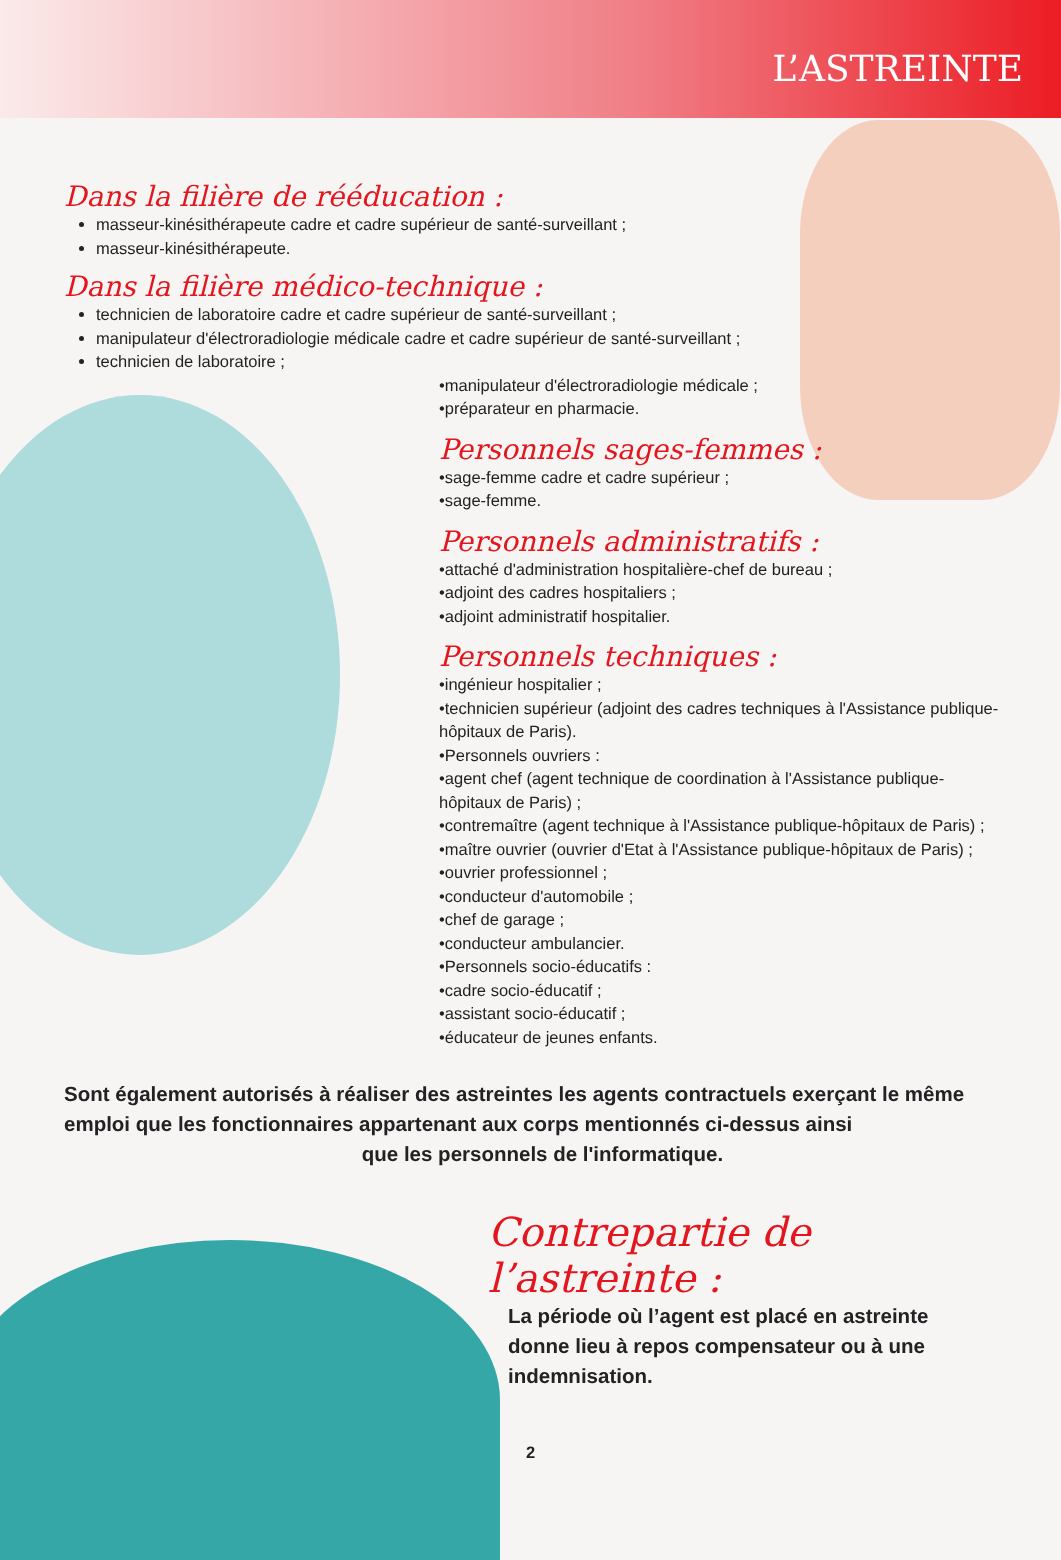L’ASTREINTE
Dans la filière de rééducation :
masseur-kinésithérapeute cadre et cadre supérieur de santé-surveillant ;
masseur-kinésithérapeute.
Dans la filière médico-technique :
technicien de laboratoire cadre et cadre supérieur de santé-surveillant ;
manipulateur d'électroradiologie médicale cadre et cadre supérieur de santé-surveillant ;
technicien de laboratoire ;
•manipulateur d'électroradiologie médicale ;
•préparateur en pharmacie.
Personnels sages-femmes :
•sage-femme cadre et cadre supérieur ;
•sage-femme.
Personnels administratifs :
•attaché d'administration hospitalière-chef de bureau ;
•adjoint des cadres hospitaliers ;
•adjoint administratif hospitalier.
Personnels techniques :
•ingénieur hospitalier ;
•technicien supérieur (adjoint des cadres techniques à l'Assistance publique-hôpitaux de Paris).
•Personnels ouvriers :
•agent chef (agent technique de coordination à l'Assistance publique-hôpitaux de Paris) ;
•contremaître (agent technique à l'Assistance publique-hôpitaux de Paris) ;
•maître ouvrier (ouvrier d'Etat à l'Assistance publique-hôpitaux de Paris) ;
•ouvrier professionnel ;
•conducteur d'automobile ;
•chef de garage ;
•conducteur ambulancier.
•Personnels socio-éducatifs :
•cadre socio-éducatif ;
•assistant socio-éducatif ;
•éducateur de jeunes enfants.
Sont également autorisés à réaliser des astreintes les agents contractuels exerçant le même emploi que les fonctionnaires appartenant aux corps mentionnés ci-dessus ainsi
que les personnels de l'informatique.
Contrepartie de l’astreinte :
La période où l’agent est placé en astreinte donne lieu à repos compensateur ou à une indemnisation.
2